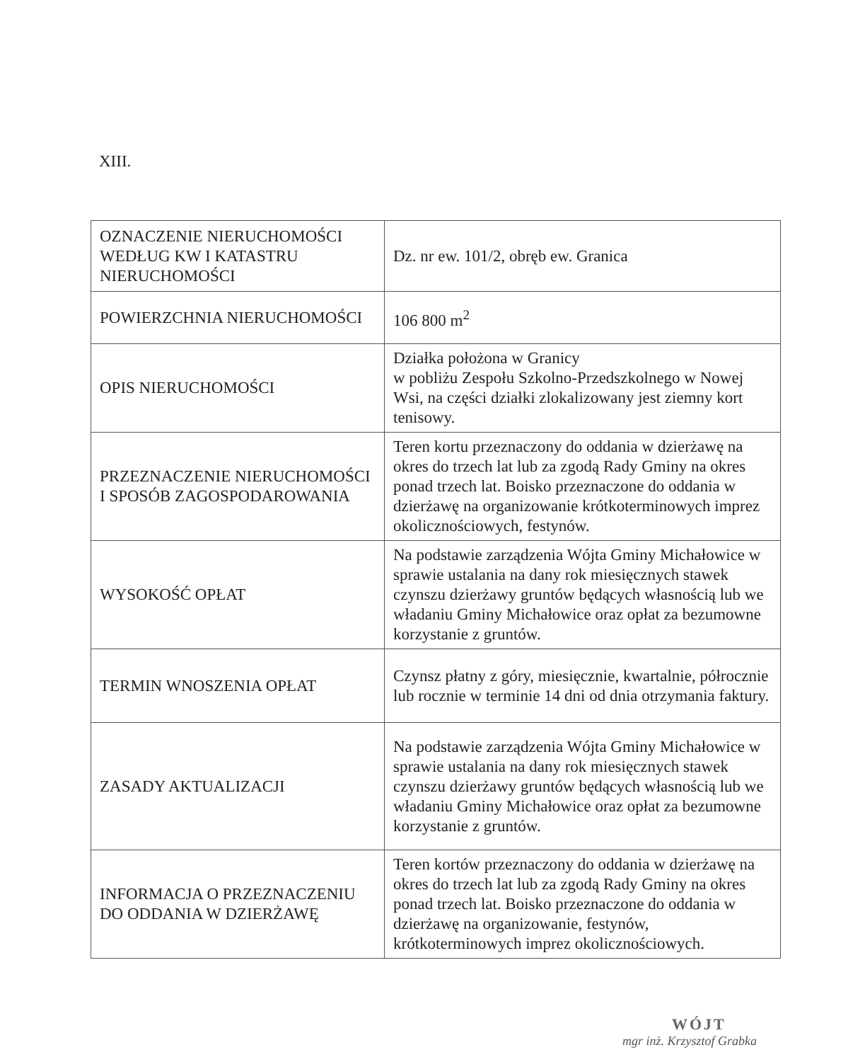XIII.
| OZNACZENIE NIERUCHOMOŚCI WEDŁUG KW I KATASTRU NIERUCHOMOŚCI | Dz. nr ew. 101/2, obręb ew. Granica |
| POWIERZCHNIA NIERUCHOMOŚCI | 106 800 m<sup>2</sup> |
| OPIS NIERUCHOMOŚCI | Działka położona w Granicy w pobliżu Zespołu Szkolno-Przedszkolnego w Nowej Wsi, na części działki zlokalizowany jest ziemny kort tenisowy. |
| PRZEZNACZENIE NIERUCHOMOŚCI I SPOSÓB ZAGOSPODAROWANIA | Teren kortu przeznaczony do oddania w dzierżawę na okres do trzech lat lub za zgodą Rady Gminy na okres ponad trzech lat. Boisko przeznaczone do oddania w dzierżawę na organizowanie krótkoterminowych imprez okolicznościowych, festynów. |
| WYSOKOŚĆ OPŁAT | Na podstawie zarządzenia Wójta Gminy Michałowice w sprawie ustalania na dany rok miesięcznych stawek czynszu dzierżawy gruntów będących własnością lub we władaniu Gminy Michałowice oraz opłat za bezumowne korzystanie z gruntów. |
| TERMIN WNOSZENIA OPŁAT | Czynsz płatny z góry, miesięcznie, kwartalnie, półrocznie lub rocznie w terminie 14 dni od dnia otrzymania faktury. |
| ZASADY AKTUALIZACJI | Na podstawie zarządzenia Wójta Gminy Michałowice w sprawie ustalania na dany rok miesięcznych stawek czynszu dzierżawy gruntów będących własnością lub we władaniu Gminy Michałowice oraz opłat za bezumowne korzystanie z gruntów. |
| INFORMACJA O PRZEZNACZENIU DO ODDANIA W DZIERŻAWĘ | Teren kortów przeznaczony do oddania w dzierżawę na okres do trzech lat lub za zgodą Rady Gminy na okres ponad trzech lat. Boisko przeznaczone do oddania w dzierżawę na organizowanie, festynów, krótkoterminowych imprez okolicznościowych. |
WÓJT
mgr inż. Krzysztof Grabka